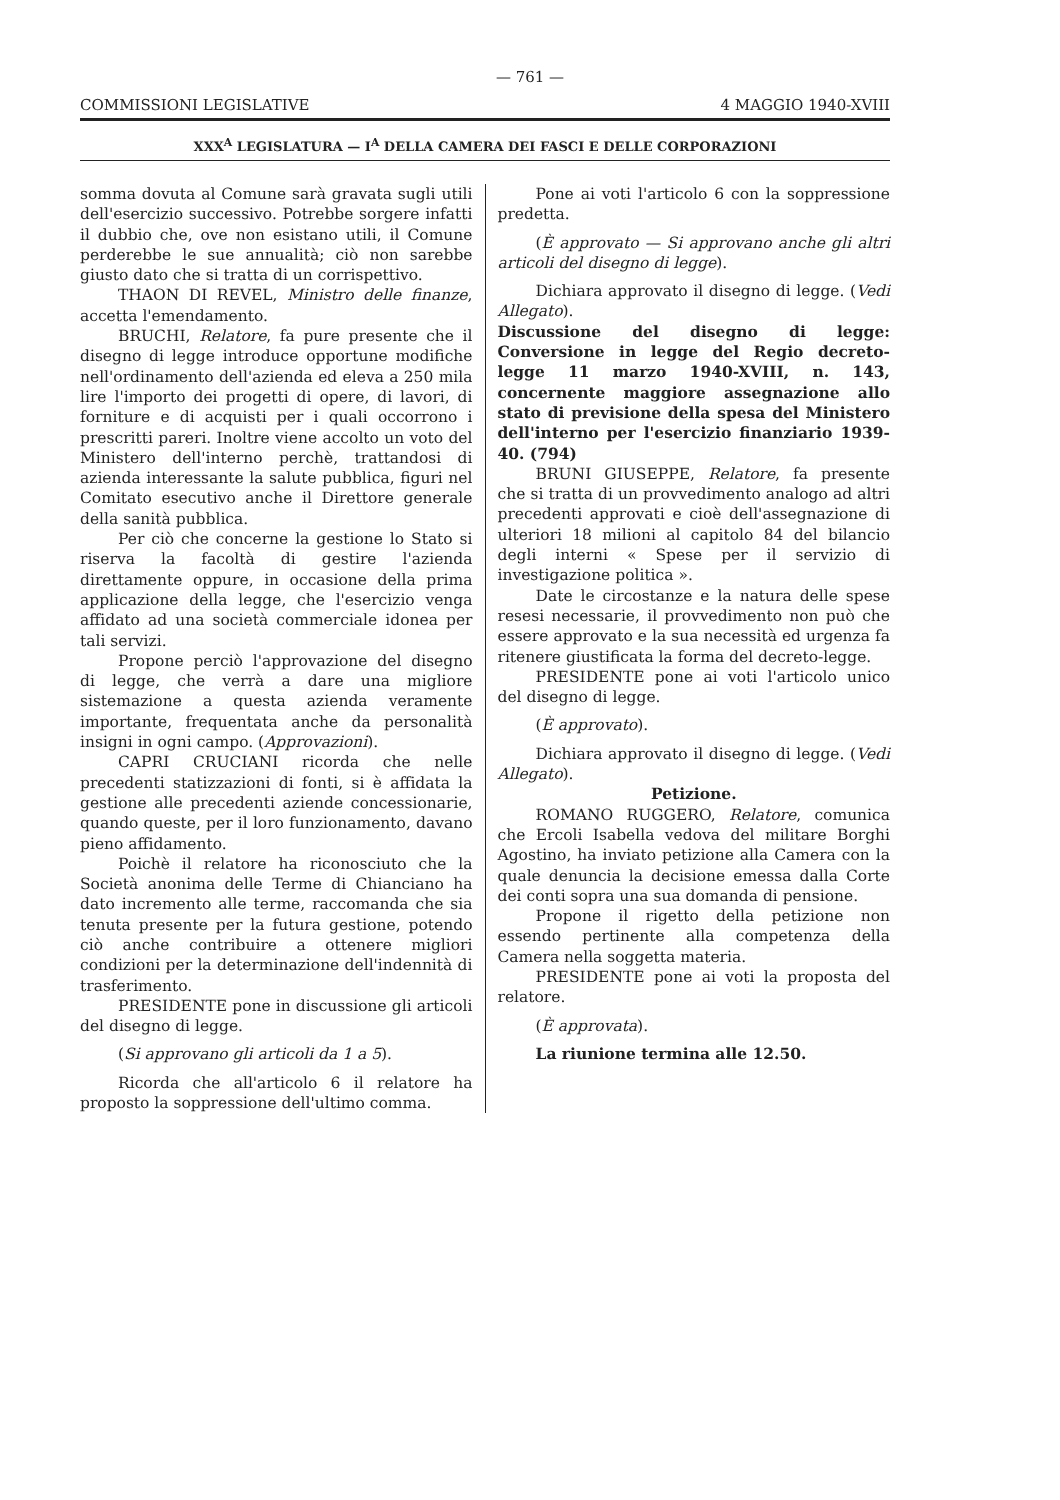— 761 —
COMMISSIONI LEGISLATIVE 4 MAGGIO 1940-XVIII
XXX<sup>A</sup> LEGISLATURA — I<sup>A</sup> DELLA CAMERA DEI FASCI E DELLE CORPORAZIONI
somma dovuta al Comune sarà gravata sugli utili dell'esercizio successivo. Potrebbe sorgere infatti il dubbio che, ove non esistano utili, il Comune perderebbe le sue annualità; ciò non sarebbe giusto dato che si tratta di un corrispettivo.
THAON DI REVEL, Ministro delle finanze, accetta l'emendamento.
BRUCHI, Relatore, fa pure presente che il disegno di legge introduce opportune modifiche nell'ordinamento dell'azienda ed eleva a 250 mila lire l'importo dei progetti di opere, di lavori, di forniture e di acquisti per i quali occorrono i prescritti pareri. Inoltre viene accolto un voto del Ministero dell'interno perchè, trattandosi di azienda interessante la salute pubblica, figuri nel Comitato esecutivo anche il Direttore generale della sanità pubblica.
Per ciò che concerne la gestione lo Stato si riserva la facoltà di gestire l'azienda direttamente oppure, in occasione della prima applicazione della legge, che l'esercizio venga affidato ad una società commerciale idonea per tali servizi.
Propone perciò l'approvazione del disegno di legge, che verrà a dare una migliore sistemazione a questa azienda veramente importante, frequentata anche da personalità insigni in ogni campo. (Approvazioni).
CAPRI CRUCIANI ricorda che nelle precedenti statizzazioni di fonti, si è affidata la gestione alle precedenti aziende concessionarie, quando queste, per il loro funzionamento, davano pieno affidamento.
Poichè il relatore ha riconosciuto che la Società anonima delle Terme di Chianciano ha dato incremento alle terme, raccomanda che sia tenuta presente per la futura gestione, potendo ciò anche contribuire a ottenere migliori condizioni per la determinazione dell'indennità di trasferimento.
PRESIDENTE pone in discussione gli articoli del disegno di legge.
(Si approvano gli articoli da 1 a 5).
Ricorda che all'articolo 6 il relatore ha proposto la soppressione dell'ultimo comma.
Pone ai voti l'articolo 6 con la soppressione predetta.
(È approvato — Si approvano anche gli altri articoli del disegno di legge).
Dichiara approvato il disegno di legge. (Vedi Allegato).
Discussione del disegno di legge: Conversione in legge del Regio decreto-legge 11 marzo 1940-XVIII, n. 143, concernente maggiore assegnazione allo stato di previsione della spesa del Ministero dell'interno per l'esercizio finanziario 1939-40. (794)
BRUNI GIUSEPPE, Relatore, fa presente che si tratta di un provvedimento analogo ad altri precedenti approvati e cioè dell'assegnazione di ulteriori 18 milioni al capitolo 84 del bilancio degli interni « Spese per il servizio di investigazione politica ».
Date le circostanze e la natura delle spese resesi necessarie, il provvedimento non può che essere approvato e la sua necessità ed urgenza fa ritenere giustificata la forma del decreto-legge.
PRESIDENTE pone ai voti l'articolo unico del disegno di legge.
(È approvato).
Dichiara approvato il disegno di legge. (Vedi Allegato).
Petizione.
ROMANO RUGGERO, Relatore, comunica che Ercoli Isabella vedova del militare Borghi Agostino, ha inviato petizione alla Camera con la quale denuncia la decisione emessa dalla Corte dei conti sopra una sua domanda di pensione.
Propone il rigetto della petizione non essendo pertinente alla competenza della Camera nella soggetta materia.
PRESIDENTE pone ai voti la proposta del relatore.
(È approvata).
La riunione termina alle 12.50.